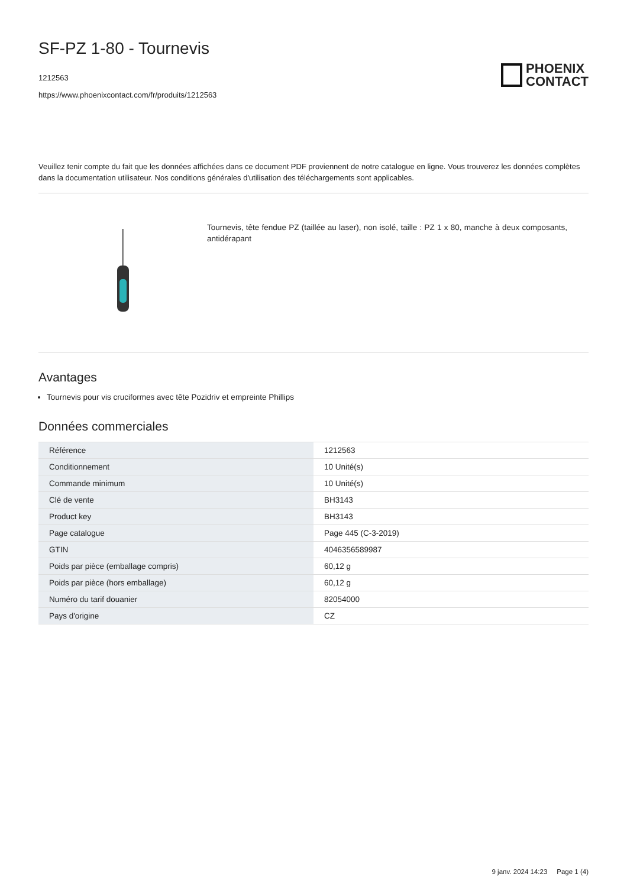SF-PZ 1-80 - Tournevis
1212563
https://www.phoenixcontact.com/fr/produits/1212563
PHOENIX
CONTACT
Veuillez tenir compte du fait que les données affichées dans ce document PDF proviennent de notre catalogue en ligne. Vous trouverez les données complètes dans la documentation utilisateur. Nos conditions générales d'utilisation des téléchargements sont applicables.
Tournevis, tête fendue PZ (taillée au laser), non isolé, taille : PZ 1 x 80, manche à deux composants, antidérapant
Avantages
Tournevis pour vis cruciformes avec tête Pozidriv et empreinte Phillips
Données commerciales
| Référence | 1212563 |
| Conditionnement | 10 Unité(s) |
| Commande minimum | 10 Unité(s) |
| Clé de vente | BH3143 |
| Product key | BH3143 |
| Page catalogue | Page 445 (C-3-2019) |
| GTIN | 4046356589987 |
| Poids par pièce (emballage compris) | 60,12 g |
| Poids par pièce (hors emballage) | 60,12 g |
| Numéro du tarif douanier | 82054000 |
| Pays d'origine | CZ |
9 janv. 2024 14:23 Page 1 (4)